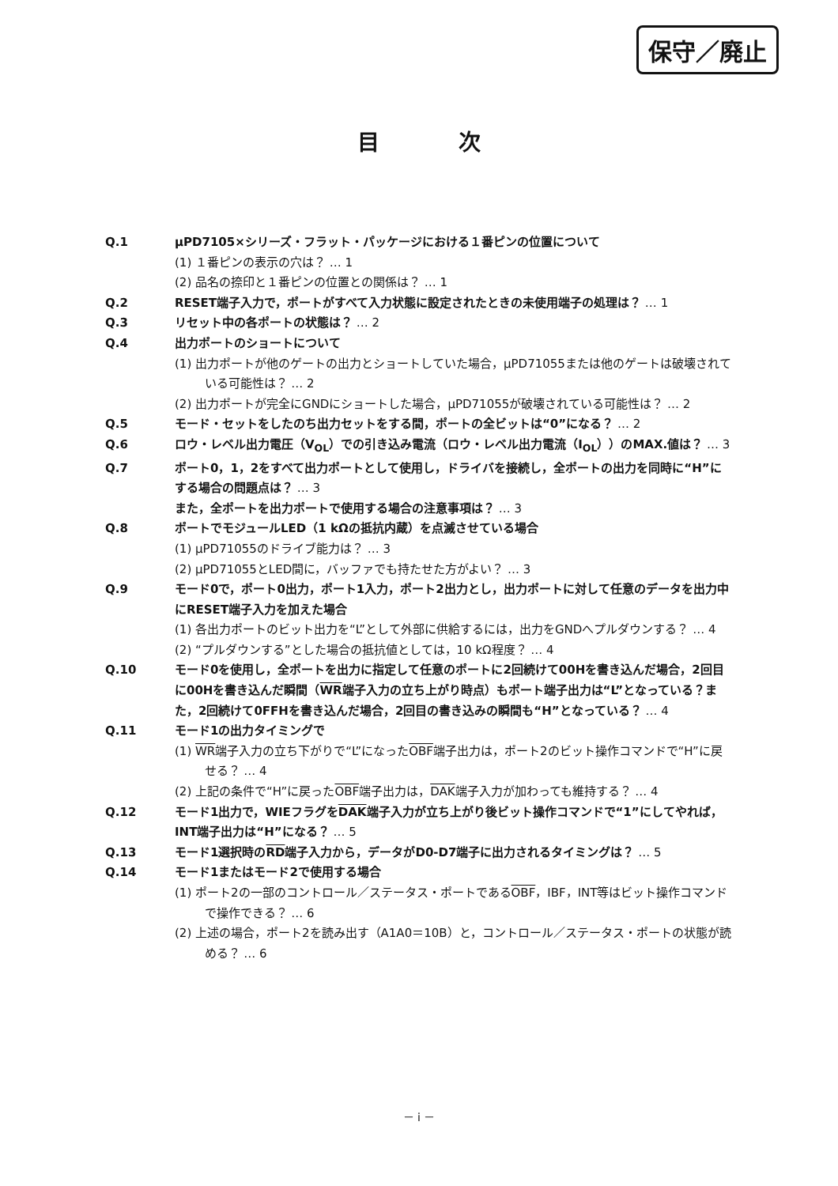保守／廃止
目次
Q.1 μPD7105×シリーズ・フラット・パッケージにおける１番ピンの位置について
(1) １番ピンの表示の穴は？ … 1
(2) 品名の捺印と１番ピンの位置との関係は？ … 1
Q.2 RESET端子入力で，ポートがすべて入力状態に設定されたときの未使用端子の処理は？ … 1
Q.3 リセット中の各ポートの状態は？ … 2
Q.4 出力ポートのショートについて
(1) 出力ポートが他のゲートの出力とショートしていた場合，μPD71055または他のゲートは破壊されている可能性は？ … 2
(2) 出力ポートが完全にGNDにショートした場合，μPD71055が破壊されている可能性は？ … 2
Q.5 モード・セットをしたのち出力セットをする間，ポートの全ビットは“0”になる？ … 2
Q.6 ロウ・レベル出力電圧（V<sub>OL</sub>）での引き込み電流（ロウ・レベル出力電流（I<sub>OL</sub>））のMAX.値は？ … 3
Q.7 ポート0，1，2をすべて出力ポートとして使用し，ドライバを接続し，全ポートの出力を同時に“H”にする場合の問題点は？ … 3
また，全ポートを出力ポートで使用する場合の注意事項は？ … 3
Q.8 ポートでモジュールLED（1 kΩの抵抗内蔵）を点滅させている場合
(1) μPD71055のドライブ能力は？ … 3
(2) μPD71055とLED間に，バッファでも持たせた方がよい？ … 3
Q.9 モード0で，ポート0出力，ポート1入力，ポート2出力とし，出力ポートに対して任意のデータを出力中にRESET端子入力を加えた場合
(1) 各出力ポートのビット出力を“L”として外部に供給するには，出力をGNDへプルダウンする？ … 4
(2) “プルダウンする”とした場合の抵抗値としては，10 kΩ程度？ … 4
Q.10 モード0を使用し，全ポートを出力に指定して任意のポートに2回続けて00Hを書き込んだ場合，2回目に00Hを書き込んだ瞬間（WR端子入力の立ち上がり時点）もポート端子出力は“L”となっている？また，2回続けて0FFHを書き込んだ場合，2回目の書き込みの瞬間も“H”となっている？ … 4
Q.11 モード1の出力タイミングで
(1) WR端子入力の立ち下がりで“L”になったOBF端子出力は，ポート2のビット操作コマンドで“H”に戻せる？ … 4
(2) 上記の条件で“H”に戻ったOBF端子出力は，DAK端子入力が加わっても維持する？ … 4
Q.12 モード1出力で，WIEフラグをDAK端子入力が立ち上がり後ビット操作コマンドで“1”にしてやれば，INT端子出力は“H”になる？ … 5
Q.13 モード1選択時のRD端子入力から，データがD0-D7端子に出力されるタイミングは？ … 5
Q.14 モード1またはモード2で使用する場合
(1) ポート2の一部のコントロール／ステータス・ポートであるOBF，IBF，INT等はビット操作コマンドで操作できる？ … 6
(2) 上述の場合，ポート2を読み出す（A1A0＝10B）と，コントロール／ステータス・ポートの状態が読める？ … 6
－ i －